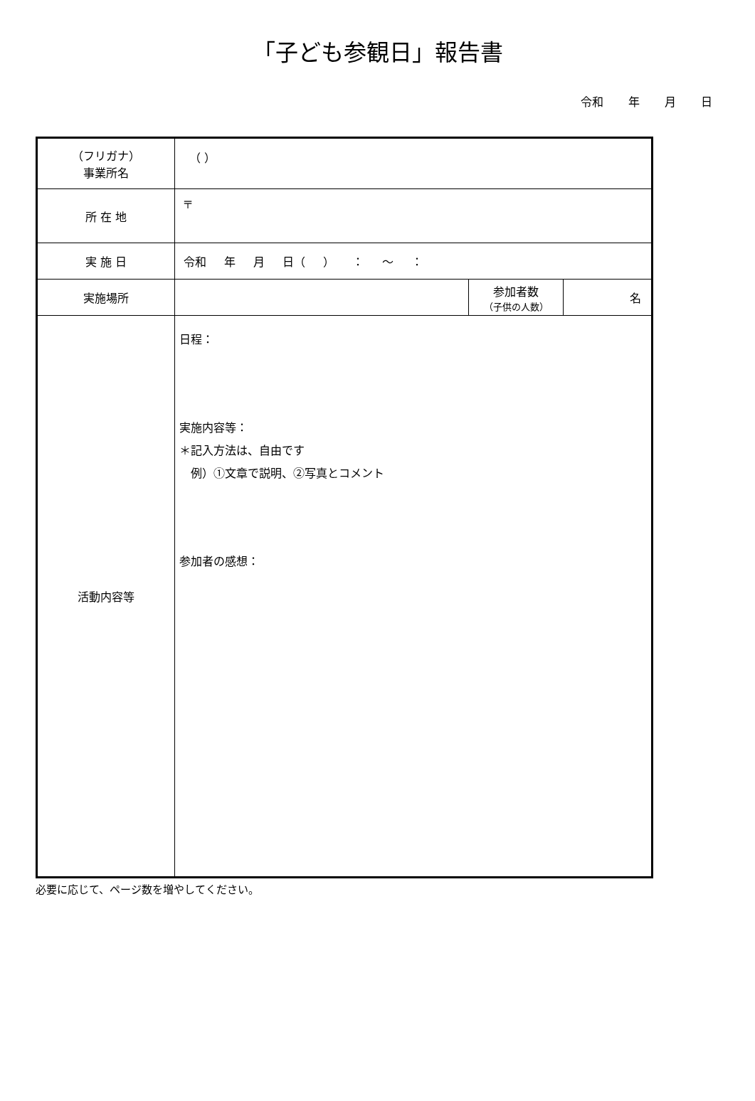「子ども参観日」報告書
令和 年 月 日
| （フリガナ） 事業所名 | （ ） | | |
| 所 在 地 | 〒 | | |
| 実 施 日 | 令和 年 月 日（ ） ： 〜 ： | | |
| 実施場所 | | 参加者数 （子供の人数） | 名 |
| 活動内容等 | 日程： 実施内容等： ＊記入方法は、自由です 例）①文章で説明、②写真とコメント 参加者の感想： | | |
必要に応じて、ページ数を増やしてください。